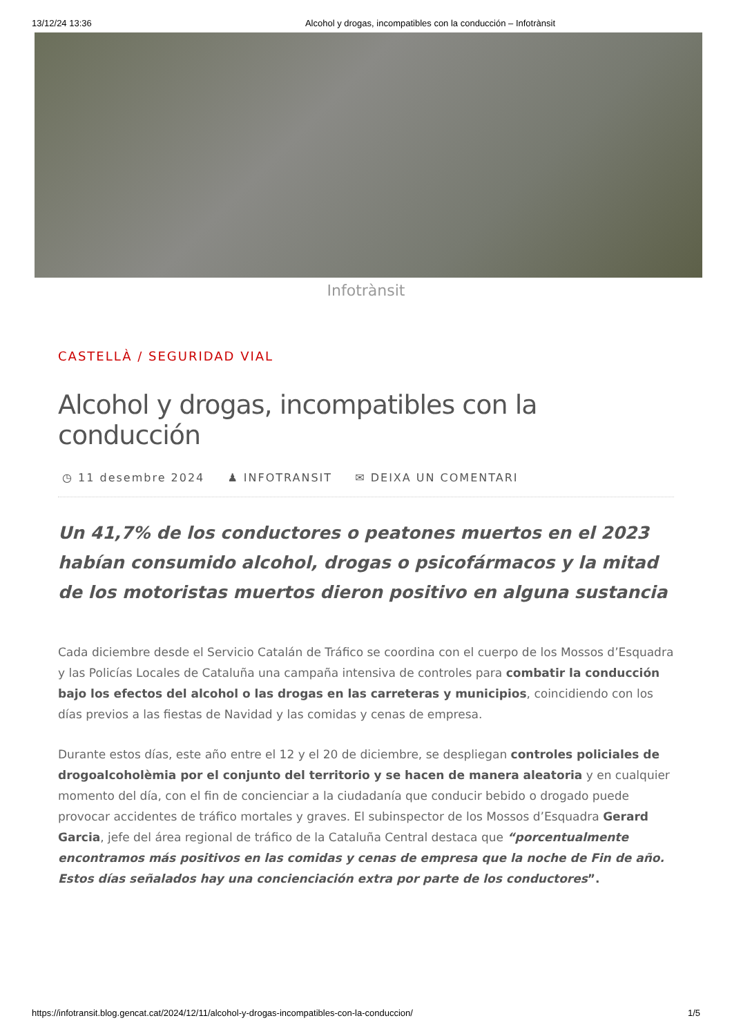13/12/24 13:36 Alcohol y drogas, incompatibles con la conducción – Infotrànsit
Infotrànsit
CASTELLÀ / SEGURIDAD VIAL
Alcohol y drogas, incompatibles con la conducción
◷ 11 desembre 2024 ♟ INFOTRANSIT ✉ DEIXA UN COMENTARI
Un 41,7% de los conductores o peatones muertos en el 2023 habían consumido alcohol, drogas o psicofármacos y la mitad de los motoristas muertos dieron positivo en alguna sustancia
Cada diciembre desde el Servicio Catalán de Tráfico se coordina con el cuerpo de los Mossos d’Esquadra y las Policías Locales de Cataluña una campaña intensiva de controles para combatir la conducción bajo los efectos del alcohol o las drogas en las carreteras y municipios, coincidiendo con los días previos a las fiestas de Navidad y las comidas y cenas de empresa.
Durante estos días, este año entre el 12 y el 20 de diciembre, se despliegan controles policiales de drogoalcoholèmia por el conjunto del territorio y se hacen de manera aleatoria y en cualquier momento del día, con el fin de concienciar a la ciudadanía que conducir bebido o drogado puede provocar accidentes de tráfico mortales y graves. El subinspector de los Mossos d’Esquadra Gerard Garcia, jefe del área regional de tráfico de la Cataluña Central destaca que “porcentualmente encontramos más positivos en las comidas y cenas de empresa que la noche de Fin de año. Estos días señalados hay una concienciación extra por parte de los conductores”.
https://infotransit.blog.gencat.cat/2024/12/11/alcohol-y-drogas-incompatibles-con-la-conduccion/ 1/5